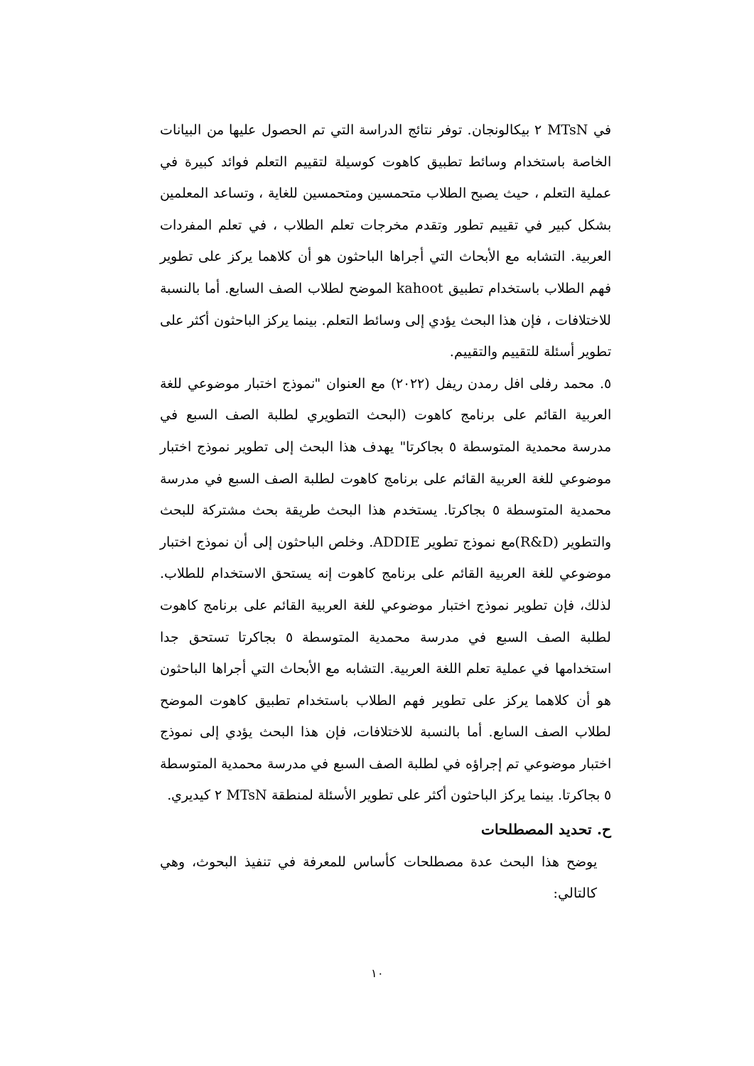في MTsN ٢ بيكالونجان. توفر نتائج الدراسة التي تم الحصول عليها من البيانات الخاصة باستخدام وسائط تطبيق كاهوت كوسيلة لتقييم التعلم فوائد كبيرة في عملية التعلم ، حيث يصبح الطلاب متحمسين ومتحمسين للغاية ، وتساعد المعلمين بشكل كبير في تقييم تطور وتقدم مخرجات تعلم الطلاب ، في تعلم المفردات العربية. التشابه مع الأبحاث التي أجراها الباحثون هو أن كلاهما يركز على تطوير فهم الطلاب باستخدام تطبيق kahoot الموضح لطلاب الصف السابع. أما بالنسبة للاختلافات ، فإن هذا البحث يؤدي إلى وسائط التعلم. بينما يركز الباحثون أكثر على تطوير أسئلة للتقييم والتقييم.
٥. محمد رفلى افل رمدن ريفل (٢٠٢٢) مع العنوان "نموذج اختبار موضوعي للغة العربية القائم على برنامج كاهوت (البحث التطويري لطلبة الصف السبع في مدرسة محمدية المتوسطة ٥ بجاكرتا" يهدف هذا البحث إلى تطوير نموذج اختبار موضوعي للغة العربية القائم على برنامج كاهوت لطلبة الصف السبع في مدرسة محمدية المتوسطة ٥ بجاكرتا. يستخدم هذا البحث طريقة بحث مشتركة للبحث والتطوير (R&D)مع نموذج تطوير ADDIE. وخلص الباحثون إلى أن نموذج اختبار موضوعي للغة العربية القائم على برنامج كاهوت إنه يستحق الاستخدام للطلاب. لذلك، فإن تطوير نموذج اختبار موضوعي للغة العربية القائم على برنامج كاهوت لطلبة الصف السبع في مدرسة محمدية المتوسطة ٥ بجاكرتا تستحق جدا استخدامها في عملية تعلم اللغة العربية. التشابه مع الأبحاث التي أجراها الباحثون هو أن كلاهما يركز على تطوير فهم الطلاب باستخدام تطبيق كاهوت الموضح لطلاب الصف السابع. أما بالنسبة للاختلافات، فإن هذا البحث يؤدي إلى نموذج اختبار موضوعي تم إجراؤه في لطلبة الصف السبع في مدرسة محمدية المتوسطة ٥ بجاكرتا. بينما يركز الباحثون أكثر على تطوير الأسئلة لمنطقة MTsN ٢ كيديري.
ح. تحديد المصطلحات
يوضح هذا البحث عدة مصطلحات كأساس للمعرفة في تنفيذ البحوث، وهي كالتالي:
١٠